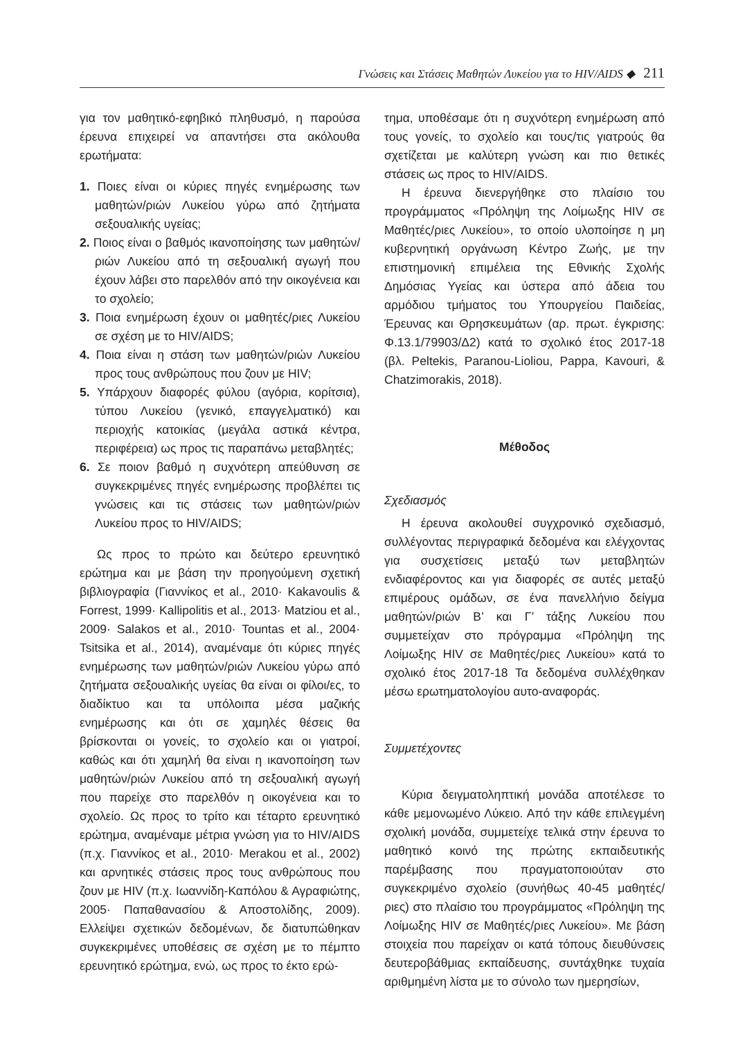Γνώσεις και Στάσεις Μαθητών Λυκείου για το HIV/AIDS ◆ 211
για τον μαθητικό-εφηβικό πληθυσμό, η παρούσα έρευνα επιχειρεί να απαντήσει στα ακόλουθα ερωτήματα:
1. Ποιες είναι οι κύριες πηγές ενημέρωσης των μαθητών/ριών Λυκείου γύρω από ζητήματα σεξουαλικής υγείας;
2. Ποιος είναι ο βαθμός ικανοποίησης των μαθητών/ριών Λυκείου από τη σεξουαλική αγωγή που έχουν λάβει στο παρελθόν από την οικογένεια και το σχολείο;
3. Ποια ενημέρωση έχουν οι μαθητές/ριες Λυκείου σε σχέση με το HIV/AIDS;
4. Ποια είναι η στάση των μαθητών/ριών Λυκείου προς τους ανθρώπους που ζουν με HIV;
5. Υπάρχουν διαφορές φύλου (αγόρια, κορίτσια), τύπου Λυκείου (γενικό, επαγγελματικό) και περιοχής κατοικίας (μεγάλα αστικά κέντρα, περιφέρεια) ως προς τις παραπάνω μεταβλητές;
6. Σε ποιον βαθμό η συχνότερη απεύθυνση σε συγκεκριμένες πηγές ενημέρωσης προβλέπει τις γνώσεις και τις στάσεις των μαθητών/ριών Λυκείου προς το HIV/AIDS;
Ως προς το πρώτο και δεύτερο ερευνητικό ερώτημα και με βάση την προηγούμενη σχετική βιβλιογραφία (Γιαννίκος et al., 2010· Kakavoulis & Forrest, 1999· Kallipolitis et al., 2013· Matziou et al., 2009· Salakos et al., 2010· Tountas et al., 2004· Tsitsika et al., 2014), αναμέναμε ότι κύριες πηγές ενημέρωσης των μαθητών/ριών Λυκείου γύρω από ζητήματα σεξουαλικής υγείας θα είναι οι φίλοι/ες, το διαδίκτυο και τα υπόλοιπα μέσα μαζικής ενημέρωσης και ότι σε χαμηλές θέσεις θα βρίσκονται οι γονείς, το σχολείο και οι γιατροί, καθώς και ότι χαμηλή θα είναι η ικανοποίηση των μαθητών/ριών Λυκείου από τη σεξουαλική αγωγή που παρείχε στο παρελθόν η οικογένεια και το σχολείο. Ως προς το τρίτο και τέταρτο ερευνητικό ερώτημα, αναμέναμε μέτρια γνώση για το HIV/AIDS (π.χ. Γιαννίκος et al., 2010· Merakou et al., 2002) και αρνητικές στάσεις προς τους ανθρώπους που ζουν με HIV (π.χ. Ιωαννίδη-Καπόλου & Αγραφιώτης, 2005· Παπαθανασίου & Αποστολίδης, 2009). Ελλείψει σχετικών δεδομένων, δε διατυπώθηκαν συγκεκριμένες υποθέσεις σε σχέση με το πέμπτο ερευνητικό ερώτημα, ενώ, ως προς το έκτο ερώ-
τημα, υποθέσαμε ότι η συχνότερη ενημέρωση από τους γονείς, το σχολείο και τους/τις γιατρούς θα σχετίζεται με καλύτερη γνώση και πιο θετικές στάσεις ως προς το HIV/AIDS.
Η έρευνα διενεργήθηκε στο πλαίσιο του προγράμματος «Πρόληψη της Λοίμωξης HIV σε Μαθητές/ριες Λυκείου», το οποίο υλοποίησε η μη κυβερνητική οργάνωση Κέντρο Ζωής, με την επιστημονική επιμέλεια της Εθνικής Σχολής Δημόσιας Υγείας και ύστερα από άδεια του αρμόδιου τμήματος του Υπουργείου Παιδείας, Έρευνας και Θρησκευμάτων (αρ. πρωτ. έγκρισης: Φ.13.1/79903/Δ2) κατά το σχολικό έτος 2017-18 (βλ. Peltekis, Paranou-Lioliou, Pappa, Kavouri, & Chatzimorakis, 2018).
Μέθοδος
Σχεδιασμός
Η έρευνα ακολουθεί συγχρονικό σχεδιασμό, συλλέγοντας περιγραφικά δεδομένα και ελέγχοντας για συσχετίσεις μεταξύ των μεταβλητών ενδιαφέροντος και για διαφορές σε αυτές μεταξύ επιμέρους ομάδων, σε ένα πανελλήνιο δείγμα μαθητών/ριών Β’ και Γ’ τάξης Λυκείου που συμμετείχαν στο πρόγραμμα «Πρόληψη της Λοίμωξης HIV σε Μαθητές/ριες Λυκείου» κατά το σχολικό έτος 2017-18 Τα δεδομένα συλλέχθηκαν μέσω ερωτηματολογίου αυτο-αναφοράς.
Συμμετέχοντες
Κύρια δειγματοληπτική μονάδα αποτέλεσε το κάθε μεμονωμένο Λύκειο. Από την κάθε επιλεγμένη σχολική μονάδα, συμμετείχε τελικά στην έρευνα το μαθητικό κοινό της πρώτης εκπαιδευτικής παρέμβασης που πραγματοποιούταν στο συγκεκριμένο σχολείο (συνήθως 40-45 μαθητές/ριες) στο πλαίσιο του προγράμματος «Πρόληψη της Λοίμωξης HIV σε Μαθητές/ριες Λυκείου». Με βάση στοιχεία που παρείχαν οι κατά τόπους διευθύνσεις δευτεροβάθμιας εκπαίδευσης, συντάχθηκε τυχαία αριθμημένη λίστα με το σύνολο των ημερησίων,